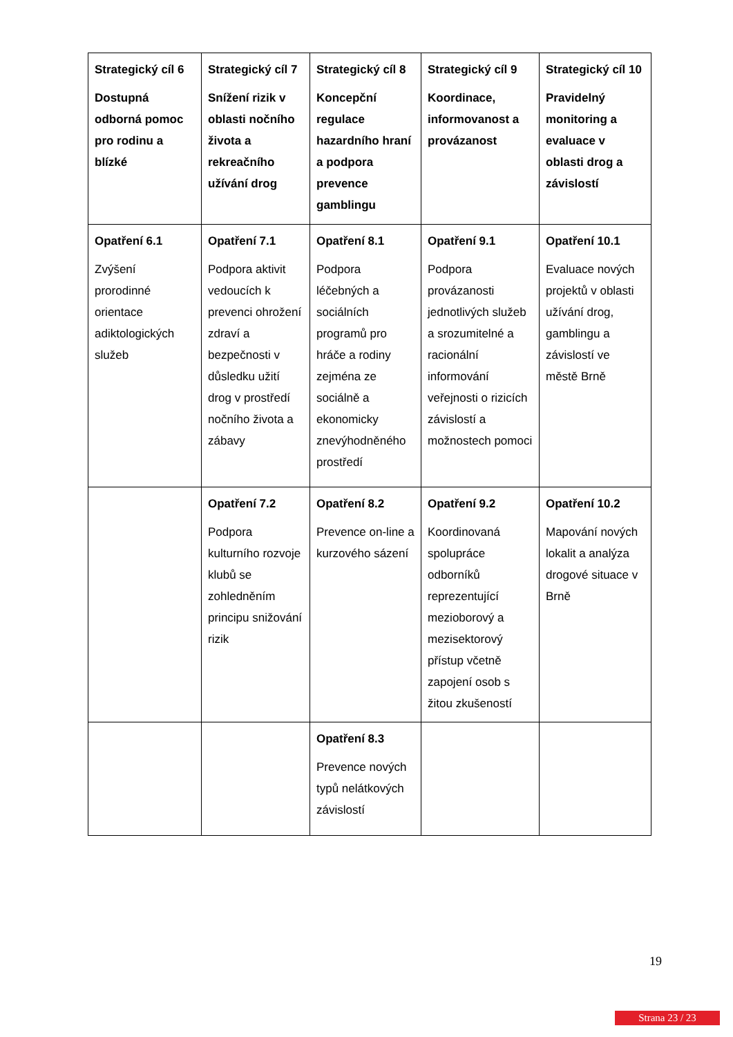| Strategický cíl 6 Dostupná odborná pomoc pro rodinu a blízké | Strategický cíl 7 Snížení rizik v oblasti nočního života a rekreačního užívání drog | Strategický cíl 8 Koncepční regulace hazardního hraní a podpora prevence gamblingu | Strategický cíl 9 Koordinace, informovanost a provázanost | Strategický cíl 10 Pravidelný monitoring a evaluace v oblasti drog a závislostí |
| Opatření 6.1 Zvýšení prorodinné orientace adiktologických služeb | Opatření 7.1 Podpora aktivit vedoucích k prevenci ohrožení zdraví a bezpečnosti v důsledku užití drog v prostředí nočního života a zábavy | Opatření 8.1 Podpora léčebných a sociálních programů pro hráče a rodiny zejména ze sociálně a ekonomicky znevýhodněného prostředí | Opatření 9.1 Podpora provázanosti jednotlivých služeb a srozumitelné a racionální informování veřejnosti o rizicích závislostí a možnostech pomoci | Opatření 10.1 Evaluace nových projektů v oblasti užívání drog, gamblingu a závislostí ve městě Brně |
| | Opatření 7.2 Podpora kulturního rozvoje klubů se zohledněním principu snižování rizik | Opatření 8.2 Prevence on-line a kurzového sázení | Opatření 9.2 Koordinovaná spolupráce odborníků reprezentující mezioborový a mezisektorový přístup včetně zapojení osob s žitou zkušeností | Opatření 10.2 Mapování nových lokalit a analýza drogové situace v Brně |
| | | Opatření 8.3 Prevence nových typů nelátkových závislostí | | |
19
Strana 23 / 23